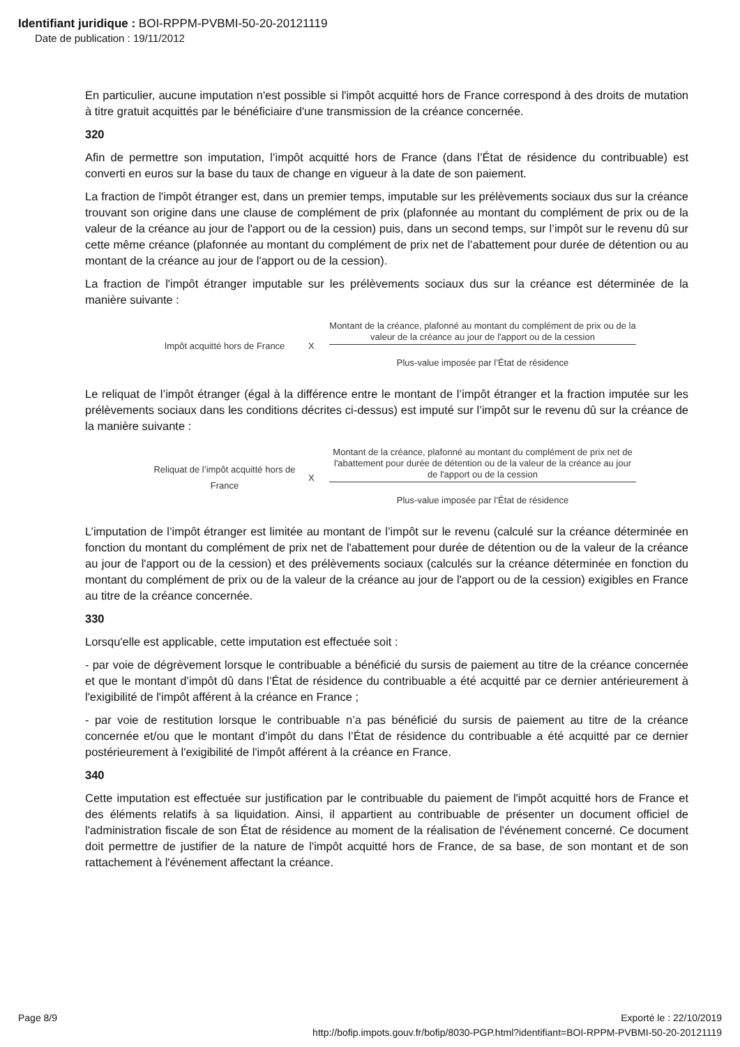Identifiant juridique : BOI-RPPM-PVBMI-50-20-20121119
Date de publication : 19/11/2012
En particulier, aucune imputation n'est possible si l'impôt acquitté hors de France correspond à des droits de mutation à titre gratuit acquittés par le bénéficiaire d'une transmission de la créance concernée.
320
Afin de permettre son imputation, l’impôt acquitté hors de France (dans l’État de résidence du contribuable) est converti en euros sur la base du taux de change en vigueur à la date de son paiement.
La fraction de l'impôt étranger est, dans un premier temps, imputable sur les prélèvements sociaux dus sur la créance trouvant son origine dans une clause de complément de prix (plafonnée au montant du complément de prix ou de la valeur de la créance au jour de l'apport ou de la cession) puis, dans un second temps, sur l’impôt sur le revenu dû sur cette même créance (plafonnée au montant du complément de prix net de l’abattement pour durée de détention ou au montant de la créance au jour de l'apport ou de la cession).
La fraction de l'impôt étranger imputable sur les prélèvements sociaux dus sur la créance est déterminée de la manière suivante :
Impôt acquitté hors de France X
Montant de la créance, plafonné au montant du complément de prix ou de la valeur de la créance au jour de l'apport ou de la cession
Plus-value imposée par l’État de résidence
Le reliquat de l’impôt étranger (égal à la différence entre le montant de l’impôt étranger et la fraction imputée sur les prélèvements sociaux dans les conditions décrites ci-dessus) est imputé sur l’impôt sur le revenu dû sur la créance de la manière suivante :
Reliquat de l’impôt acquitté hors de France
X
Montant de la créance, plafonné au montant du complément de prix net de l'abattement pour durée de détention ou de la valeur de la créance au jour de l'apport ou de la cession
Plus-value imposée par l’État de résidence
L’imputation de l’impôt étranger est limitée au montant de l’impôt sur le revenu (calculé sur la créance déterminée en fonction du montant du complément de prix net de l'abattement pour durée de détention ou de la valeur de la créance au jour de l'apport ou de la cession) et des prélèvements sociaux (calculés sur la créance déterminée en fonction du montant du complément de prix ou de la valeur de la créance au jour de l'apport ou de la cession) exigibles en France au titre de la créance concernée.
330
Lorsqu'elle est applicable, cette imputation est effectuée soit :
- par voie de dégrèvement lorsque le contribuable a bénéficié du sursis de paiement au titre de la créance concernée et que le montant d’impôt dû dans l’État de résidence du contribuable a été acquitté par ce dernier antérieurement à l'exigibilité de l'impôt afférent à la créance en France ;
- par voie de restitution lorsque le contribuable n’a pas bénéficié du sursis de paiement au titre de la créance concernée et/ou que le montant d’impôt du dans l’État de résidence du contribuable a été acquitté par ce dernier postérieurement à l'exigibilité de l'impôt afférent à la créance en France.
340
Cette imputation est effectuée sur justification par le contribuable du paiement de l'impôt acquitté hors de France et des éléments relatifs à sa liquidation. Ainsi, il appartient au contribuable de présenter un document officiel de l'administration fiscale de son État de résidence au moment de la réalisation de l'événement concerné. Ce document doit permettre de justifier de la nature de l'impôt acquitté hors de France, de sa base, de son montant et de son rattachement à l'événement affectant la créance.
Page 8/9 Exporté le : 22/10/2019
http://bofip.impots.gouv.fr/bofip/8030-PGP.html?identifiant=BOI-RPPM-PVBMI-50-20-20121119